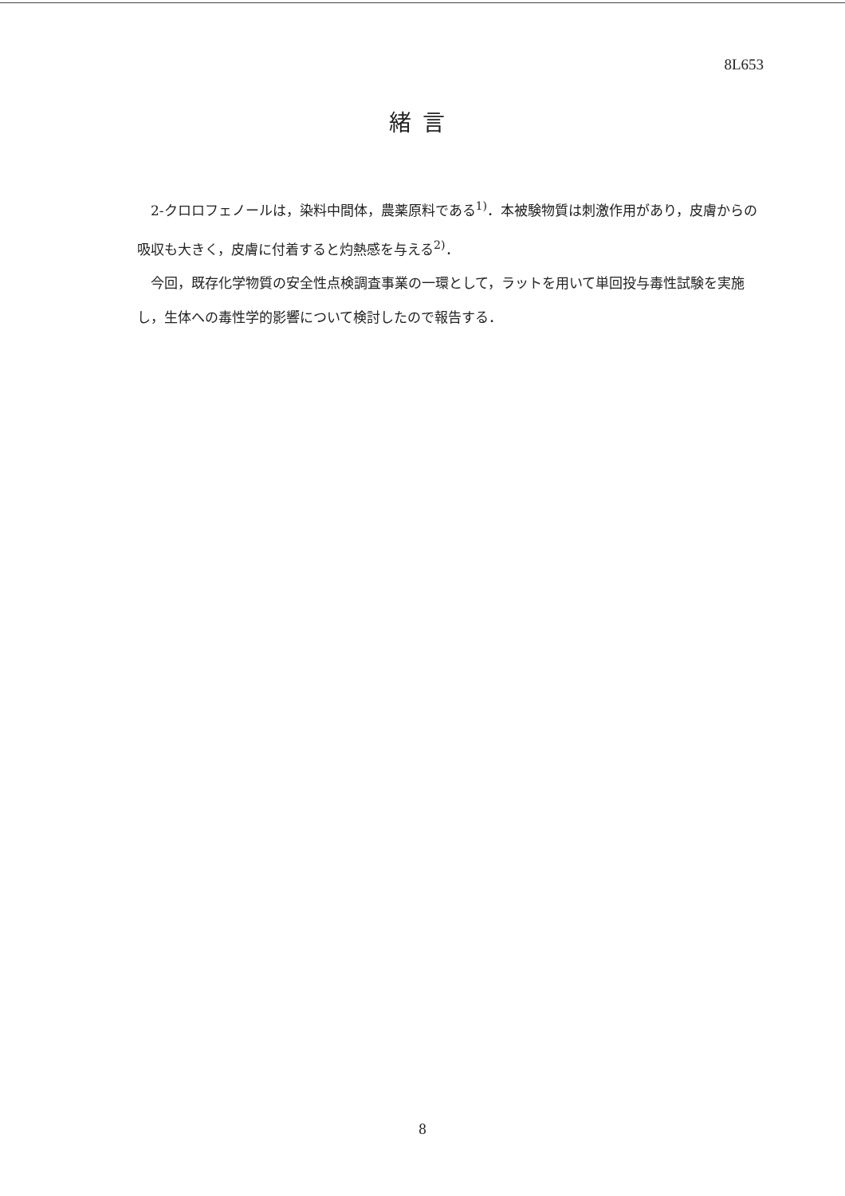8L653
緒言
2-クロロフェノールは，染料中間体，農薬原料である<sup>1)</sup>．本被験物質は刺激作用があり，皮膚からの吸収も大きく，皮膚に付着すると灼熱感を与える<sup>2)</sup>．
今回，既存化学物質の安全性点検調査事業の一環として，ラットを用いて単回投与毒性試験を実施し，生体への毒性学的影響について検討したので報告する．
8